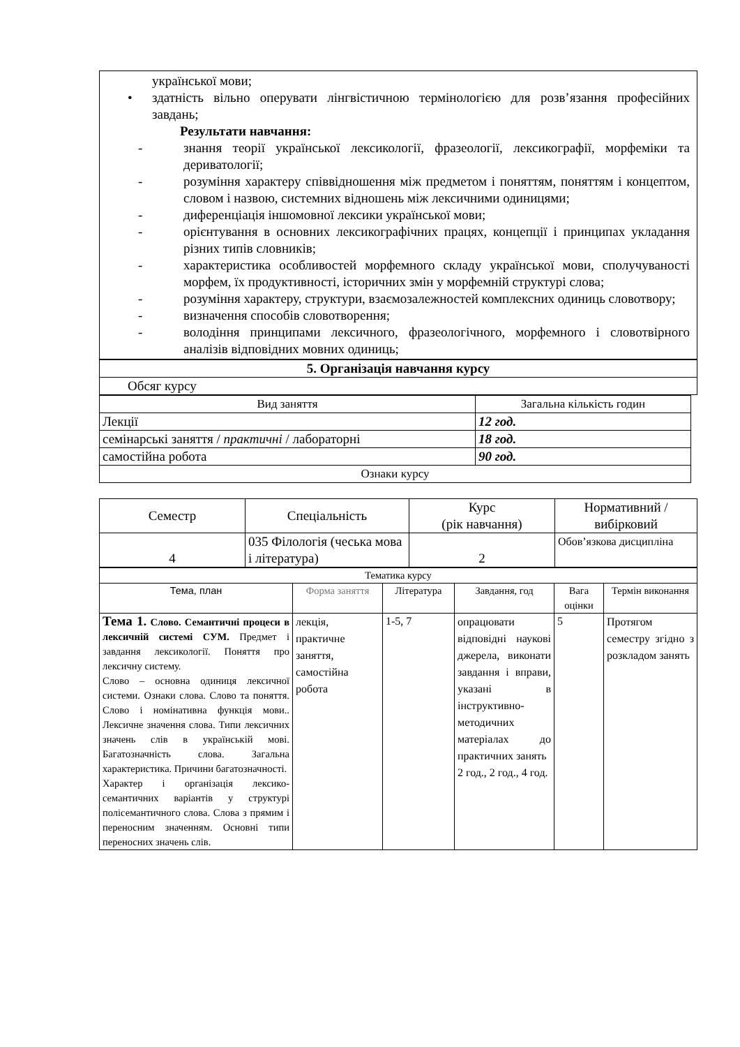української мови;
• здатність вільно оперувати лінгвістичною термінологією для розв’язання професійних завдань;
Результати навчання:
- знання теорії української лексикології, фразеології, лексикографії, морфеміки та дериватології;
- розуміння характеру співвідношення між предметом і поняттям, поняттям і концептом, словом і назвою, системних відношень між лексичними одиницями;
- диференціація іншомовної лексики української мови;
- орієнтування в основних лексикографічних працях, концепції і принципах укладання різних типів словників;
- характеристика особливостей морфемного складу української мови, сполучуваності морфем, їх продуктивності, історичних змін у морфемній структурі слова;
- розуміння характеру, структури, взаємозалежностей комплексних одиниць словотвору;
- визначення способів словотворення;
- володіння принципами лексичного, фразеологічного, морфемного і словотвірного аналізів відповідних мовних одиниць;
| 5. Організація навчання курсу |
| Обсяг курсу |
| Вид заняття | Загальна кількість годин |
| Лекції | 12 год. |
| семінарські заняття / практичні / лабораторні | 18 год. |
| самостійна робота | 90 год. |
| Ознаки курсу | |
| Семестр | Спеціальність | Курс (рік навчання) | Нормативний / вибірковий |
| --- | --- | --- | --- |
| 4 | 035 Філологія (чеська мова і література) | 2 | Обов’язкова дисципліна |
| Тематика курсу | | | | | |
| Тема, план | Форма заняття | Література | Завдання, год | Вага оцінки | Термін виконання |
| Тема 1. Слово. Семантичні процеси в лексичній системі СУМ. Предмет і завдання лексикології. Поняття про лексичну систему. Слово – основна одиниця лексичної системи. Ознаки слова. Слово та поняття. Слово і номінативна функція мови.. Лексичне значення слова. Типи лексичних значень слів в українській мові. Багатозначність слова. Загальна характеристика. Причини багатозначності. Характер і організація лексико-семантичних варіантів у структурі полісемантичного слова. Слова з прямим і переносним значенням. Основні типи переносних значень слів. | лекція, практичне заняття, самостійна робота | 1-5, 7 | опрацювати відповідні наукові джерела, виконати завдання і вправи, указані в інструктивно-методичних матеріалах до практичних занять 2 год., 2 год., 4 год. | 5 | Протягом семестру згідно з розкладом занять |